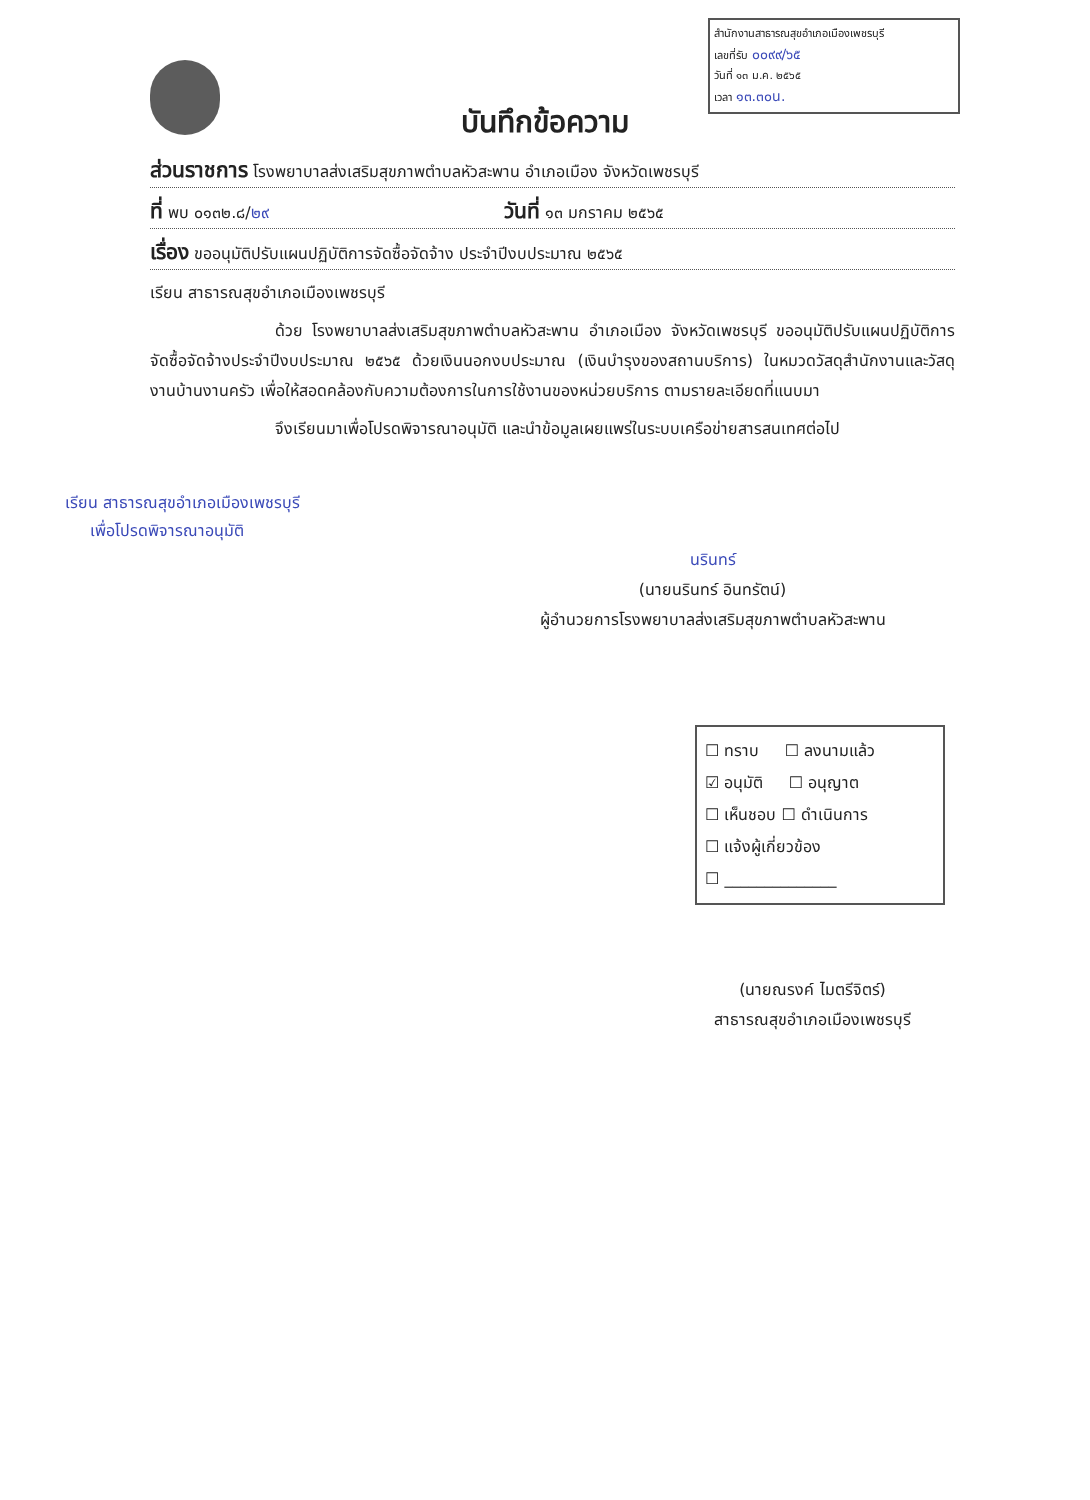สำนักงานสาธารณสุขอำเภอเมืองเพชรบุรี
เลขที่รับ ๐๐๙๙/๖๕
วันที่ ๑๓ ม.ค. ๒๕๖๕
เวลา ๑๓.๓๐น.
บันทึกข้อความ
ส่วนราชการ โรงพยาบาลส่งเสริมสุขภาพตำบลหัวสะพาน อำเภอเมือง จังหวัดเพชรบุรี
ที่ พบ ๐๑๓๒.๘/๒๙ วันที่ ๑๓ มกราคม ๒๕๖๕
เรื่อง ขออนุมัติปรับแผนปฏิบัติการจัดซื้อจัดจ้าง ประจำปีงบประมาณ ๒๕๖๕
เรียน สาธารณสุขอำเภอเมืองเพชรบุรี
ด้วย โรงพยาบาลส่งเสริมสุขภาพตำบลหัวสะพาน อำเภอเมือง จังหวัดเพชรบุรี ขออนุมัติปรับแผนปฏิบัติการจัดซื้อจัดจ้างประจำปีงบประมาณ ๒๕๖๕ ด้วยเงินนอกงบประมาณ (เงินบำรุงของสถานบริการ) ในหมวดวัสดุสำนักงานและวัสดุงานบ้านงานครัว เพื่อให้สอดคล้องกับความต้องการในการใช้งานของหน่วยบริการ ตามรายละเอียดที่แนบมา
จึงเรียนมาเพื่อโปรดพิจารณาอนุมัติ และนำข้อมูลเผยแพร่ในระบบเครือข่ายสารสนเทศต่อไป
เรียน สาธารณสุขอำเภอเมืองเพชรบุรี
เพื่อโปรดพิจารณาอนุมัติ
นรินทร์
(นายนรินทร์ อินทรัตน์)
ผู้อำนวยการโรงพยาบาลส่งเสริมสุขภาพตำบลหัวสะพาน
☐ ทราบ ☐ ลงนามแล้ว
☑ อนุมัติ ☐ อนุญาต
☐ เห็นชอบ ☐ ดำเนินการ
☐ แจ้งผู้เกี่ยวข้อง
☐ ______________
(นายณรงค์ ไมตรีจิตร์)
สาธารณสุขอำเภอเมืองเพชรบุรี